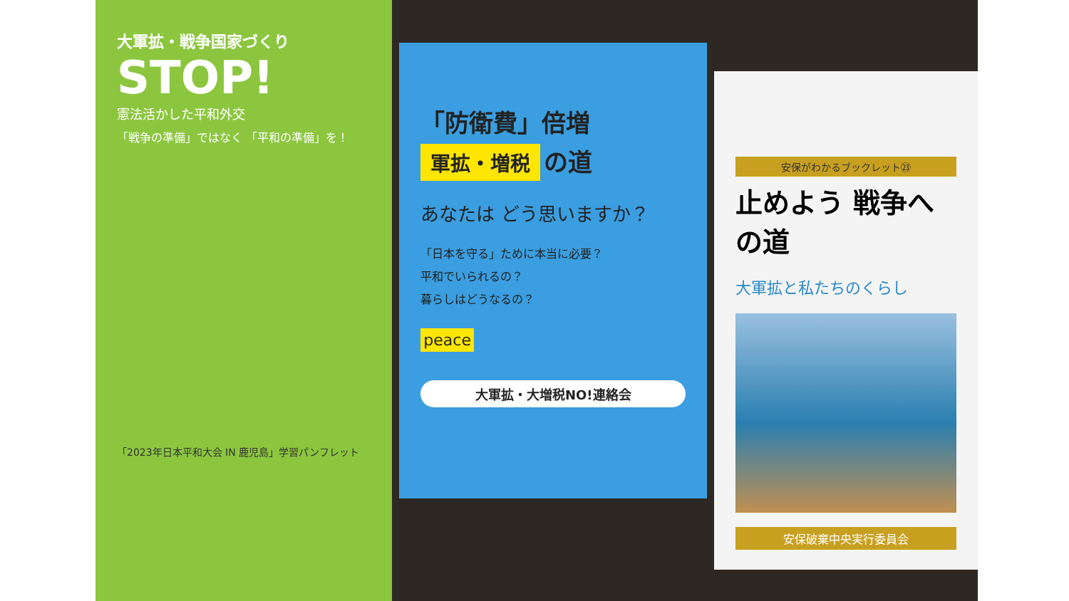大軍拡・戦争国家づくり
STOP!
憲法活かした平和外交
「戦争の準備」ではなく 「平和の準備」を！
「2023年日本平和大会 IN 鹿児島」学習パンフレット
「防衛費」倍増
軍拡・増税
の道
あなたは どう思いますか？
「日本を守る」ために本当に必要？
平和でいられるの？
暮らしはどうなるの？
peace
大軍拡・大増税NO!連絡会
安保がわかるブックレット㉓
止めよう 戦争への道
大軍拡と私たちのくらし
安保破棄中央実行委員会